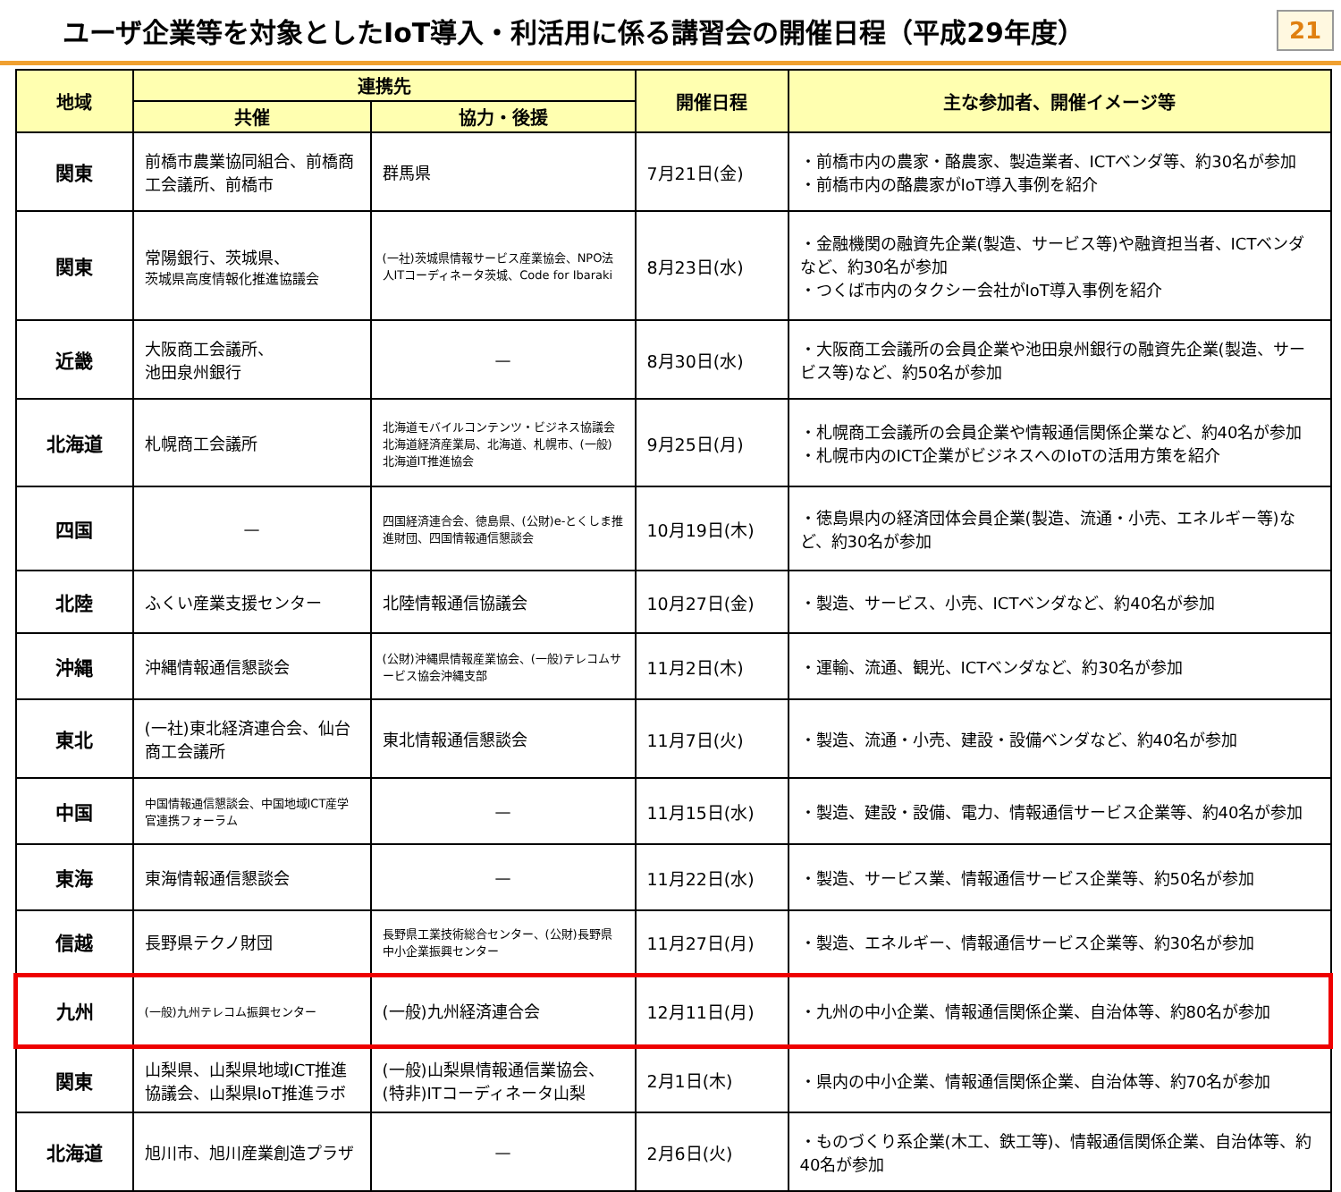ユーザ企業等を対象としたIoT導入・利活用に係る講習会の開催日程（平成29年度）
21
| 地域 | 連携先 | | 開催日程 | 主な参加者、開催イメージ等 |
| --- | --- | --- | --- | --- |
| | 共催 | 協力・後援 | | |
| 関東 | 前橋市農業協同組合、前橋商工会議所、前橋市 | 群馬県 | 7月21日(金) | ・前橋市内の農家・酪農家、製造業者、ICTベンダ等、約30名が参加 ・前橋市内の酪農家がIoT導入事例を紹介 |
| 関東 | 常陽銀行、茨城県、 茨城県高度情報化推進協議会 | (一社)茨城県情報サービス産業協会、NPO法人ITコーディネータ茨城、Code for Ibaraki | 8月23日(水) | ・金融機関の融資先企業(製造、サービス等)や融資担当者、ICTベンダなど、約30名が参加 ・つくば市内のタクシー会社がIoT導入事例を紹介 |
| 近畿 | 大阪商工会議所、 池田泉州銀行 | — | 8月30日(水) | ・大阪商工会議所の会員企業や池田泉州銀行の融資先企業(製造、サービス等)など、約50名が参加 |
| 北海道 | 札幌商工会議所 | 北海道モバイルコンテンツ・ビジネス協議会 北海道経済産業局、北海道、札幌市、(一般)北海道IT推進協会 | 9月25日(月) | ・札幌商工会議所の会員企業や情報通信関係企業など、約40名が参加 ・札幌市内のICT企業がビジネスへのIoTの活用方策を紹介 |
| 四国 | — | 四国経済連合会、徳島県、(公財)e-とくしま推進財団、四国情報通信懇談会 | 10月19日(木) | ・徳島県内の経済団体会員企業(製造、流通・小売、エネルギー等)など、約30名が参加 |
| 北陸 | ふくい産業支援センター | 北陸情報通信協議会 | 10月27日(金) | ・製造、サービス、小売、ICTベンダなど、約40名が参加 |
| 沖縄 | 沖縄情報通信懇談会 | (公財)沖縄県情報産業協会、(一般)テレコムサービス協会沖縄支部 | 11月2日(木) | ・運輸、流通、観光、ICTベンダなど、約30名が参加 |
| 東北 | (一社)東北経済連合会、仙台商工会議所 | 東北情報通信懇談会 | 11月7日(火) | ・製造、流通・小売、建設・設備ベンダなど、約40名が参加 |
| 中国 | 中国情報通信懇談会、中国地域ICT産学官連携フォーラム | — | 11月15日(水) | ・製造、建設・設備、電力、情報通信サービス企業等、約40名が参加 |
| 東海 | 東海情報通信懇談会 | — | 11月22日(水) | ・製造、サービス業、情報通信サービス企業等、約50名が参加 |
| 信越 | 長野県テクノ財団 | 長野県工業技術総合センター、(公財)長野県中小企業振興センター | 11月27日(月) | ・製造、エネルギー、情報通信サービス企業等、約30名が参加 |
| 九州 | (一般)九州テレコム振興センター | (一般)九州経済連合会 | 12月11日(月) | ・九州の中小企業、情報通信関係企業、自治体等、約80名が参加 |
| 関東 | 山梨県、山梨県地域ICT推進協議会、山梨県IoT推進ラボ | (一般)山梨県情報通信業協会、(特非)ITコーディネータ山梨 | 2月1日(木) | ・県内の中小企業、情報通信関係企業、自治体等、約70名が参加 |
| 北海道 | 旭川市、旭川産業創造プラザ | — | 2月6日(火) | ・ものづくり系企業(木工、鉄工等)、情報通信関係企業、自治体等、約40名が参加 |